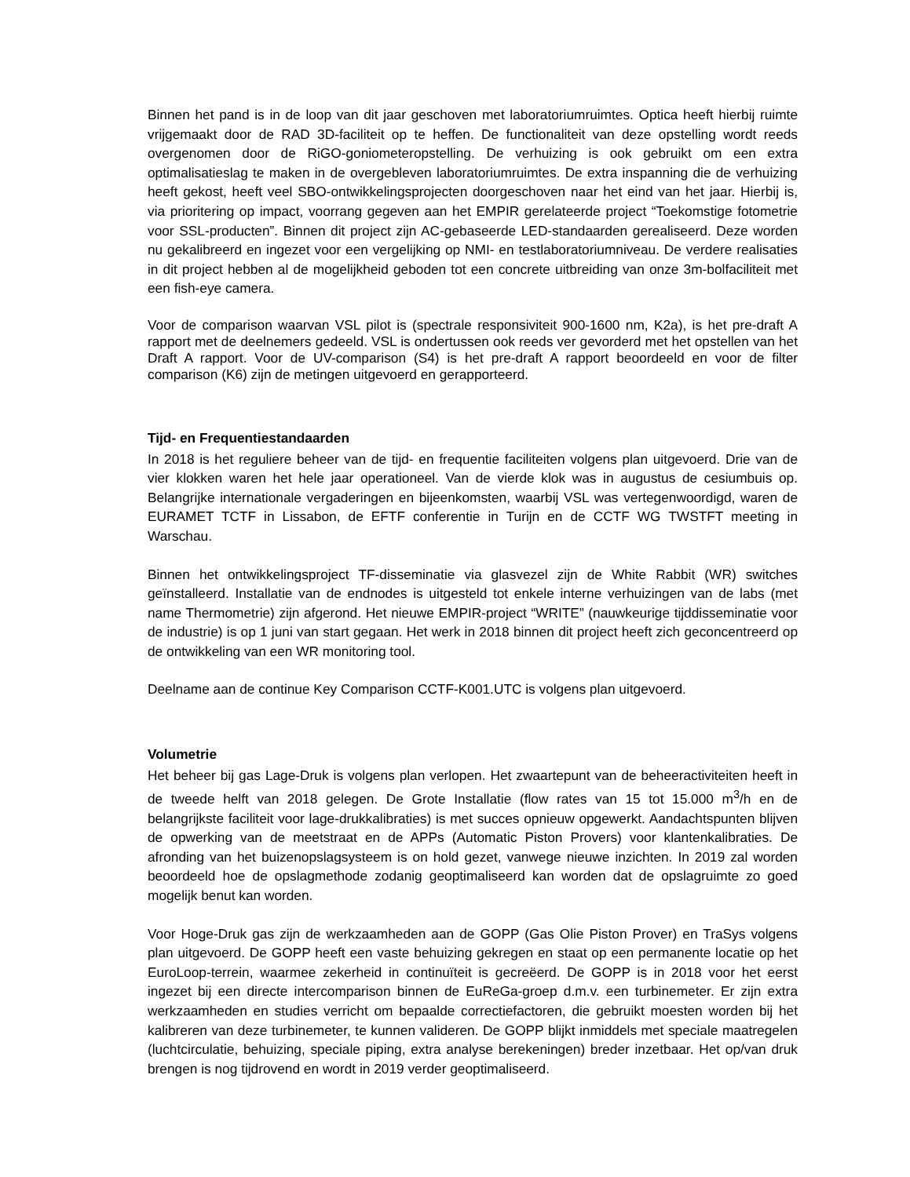Binnen het pand is in de loop van dit jaar geschoven met laboratoriumruimtes. Optica heeft hierbij ruimte vrijgemaakt door de RAD 3D-faciliteit op te heffen. De functionaliteit van deze opstelling wordt reeds overgenomen door de RiGO-goniometeropstelling. De verhuizing is ook gebruikt om een extra optimalisatieslag te maken in de overgebleven laboratoriumruimtes. De extra inspanning die de verhuizing heeft gekost, heeft veel SBO-ontwikkelingsprojecten doorgeschoven naar het eind van het jaar. Hierbij is, via prioritering op impact, voorrang gegeven aan het EMPIR gerelateerde project “Toekomstige fotometrie voor SSL-producten”. Binnen dit project zijn AC-gebaseerde LED-standaarden gerealiseerd. Deze worden nu gekalibreerd en ingezet voor een vergelijking op NMI- en testlaboratoriumniveau. De verdere realisaties in dit project hebben al de mogelijkheid geboden tot een concrete uitbreiding van onze 3m-bolfaciliteit met een fish-eye camera.
Voor de comparison waarvan VSL pilot is (spectrale responsiviteit 900-1600 nm, K2a), is het pre-draft A rapport met de deelnemers gedeeld. VSL is ondertussen ook reeds ver gevorderd met het opstellen van het Draft A rapport. Voor de UV-comparison (S4) is het pre-draft A rapport beoordeeld en voor de filter comparison (K6) zijn de metingen uitgevoerd en gerapporteerd.
Tijd- en Frequentiestandaarden
In 2018 is het reguliere beheer van de tijd- en frequentie faciliteiten volgens plan uitgevoerd. Drie van de vier klokken waren het hele jaar operationeel. Van de vierde klok was in augustus de cesiumbuis op. Belangrijke internationale vergaderingen en bijeenkomsten, waarbij VSL was vertegenwoordigd, waren de EURAMET TCTF in Lissabon, de EFTF conferentie in Turijn en de CCTF WG TWSTFT meeting in Warschau.
Binnen het ontwikkelingsproject TF-disseminatie via glasvezel zijn de White Rabbit (WR) switches geïnstalleerd. Installatie van de endnodes is uitgesteld tot enkele interne verhuizingen van de labs (met name Thermometrie) zijn afgerond. Het nieuwe EMPIR-project “WRITE” (nauwkeurige tijddisseminatie voor de industrie) is op 1 juni van start gegaan. Het werk in 2018 binnen dit project heeft zich geconcentreerd op de ontwikkeling van een WR monitoring tool.
Deelname aan de continue Key Comparison CCTF-K001.UTC is volgens plan uitgevoerd.
Volumetrie
Het beheer bij gas Lage-Druk is volgens plan verlopen. Het zwaartepunt van de beheeractiviteiten heeft in de tweede helft van 2018 gelegen. De Grote Installatie (flow rates van 15 tot 15.000 m<sup>3</sup>/h en de belangrijkste faciliteit voor lage-drukkalibraties) is met succes opnieuw opgewerkt. Aandachtspunten blijven de opwerking van de meetstraat en de APPs (Automatic Piston Provers) voor klantenkalibraties. De afronding van het buizenopslagsysteem is on hold gezet, vanwege nieuwe inzichten. In 2019 zal worden beoordeeld hoe de opslagmethode zodanig geoptimaliseerd kan worden dat de opslagruimte zo goed mogelijk benut kan worden.
Voor Hoge-Druk gas zijn de werkzaamheden aan de GOPP (Gas Olie Piston Prover) en TraSys volgens plan uitgevoerd. De GOPP heeft een vaste behuizing gekregen en staat op een permanente locatie op het EuroLoop-terrein, waarmee zekerheid in continuïteit is gecreëerd. De GOPP is in 2018 voor het eerst ingezet bij een directe intercomparison binnen de EuReGa-groep d.m.v. een turbinemeter. Er zijn extra werkzaamheden en studies verricht om bepaalde correctiefactoren, die gebruikt moesten worden bij het kalibreren van deze turbinemeter, te kunnen valideren. De GOPP blijkt inmiddels met speciale maatregelen (luchtcirculatie, behuizing, speciale piping, extra analyse berekeningen) breder inzetbaar. Het op/van druk brengen is nog tijdrovend en wordt in 2019 verder geoptimaliseerd.